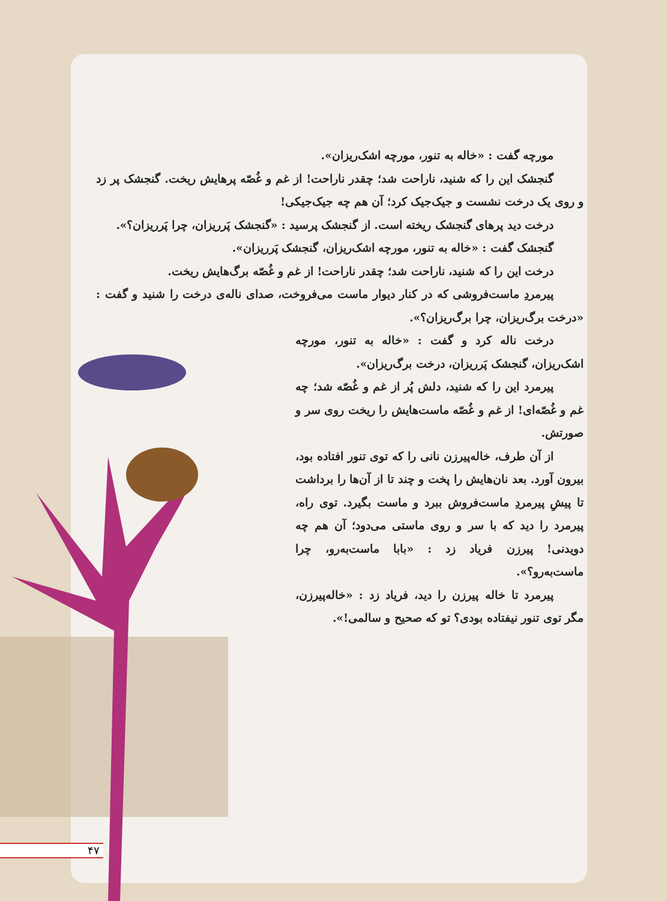مورچه گفت : «خاله به تنور، مورچه اشک‌ریزان».
گنجشک این را که شنید، ناراحت شد؛ چقدر ناراحت! از غم و غُصّه پرهایش ریخت. گنجشک پر زد و روی یک درخت نشست و جیک‌جیک کرد؛ آن هم چه جیک‌جیکی!
درخت دید پرهای گنجشک ریخته است. از گنجشک پرسید : «گنجشک پَرریزان، چرا پَرریزان؟».
گنجشک گفت : «خاله به تنور، مورچه اشک‌ریزان، گنجشک پَرریزان».
درخت این را که شنید، ناراحت شد؛ چقدر ناراحت! از غم و غُصّه برگ‌هایش ریخت.
پیرمردِ ماست‌فروشی که در کنار دیوار ماست می‌فروخت، صدای ناله‌ی درخت را شنید و گفت : «درخت برگ‌ریزان، چرا برگ‌ریزان؟».
درخت ناله کرد و گفت : «خاله به تنور، مورچه اشک‌ریزان، گنجشک پَرریزان، درخت برگ‌ریزان».
پیرمرد این را که شنید، دلش پُر از غم و غُصّه شد؛ چه غم و غُصّه‌ای! از غم و غُصّه ماست‌هایش را ریخت روی سر و صورتش.
از آن طرف، خاله‌پیرزن نانی را که توی تنور افتاده بود، بیرون آورد. بعد نان‌هایش را پخت و چند تا از آن‌ها را برداشت تا پیشِ پیرمردِ ماست‌فروش ببرد و ماست بگیرد. توی راه، پیرمرد را دید که با سر و روی ماستی می‌دود؛ آن هم چه دویدنی! پیرزن فریاد زد : «بابا ماست‌به‌رو، چرا ماست‌به‌رو؟».
پیرمرد تا خاله پیرزن را دید، فریاد زد : «خاله‌پیرزن، مگر توی تنور نیفتاده بودی؟ تو که صحیح و سالمی!».
۴۷